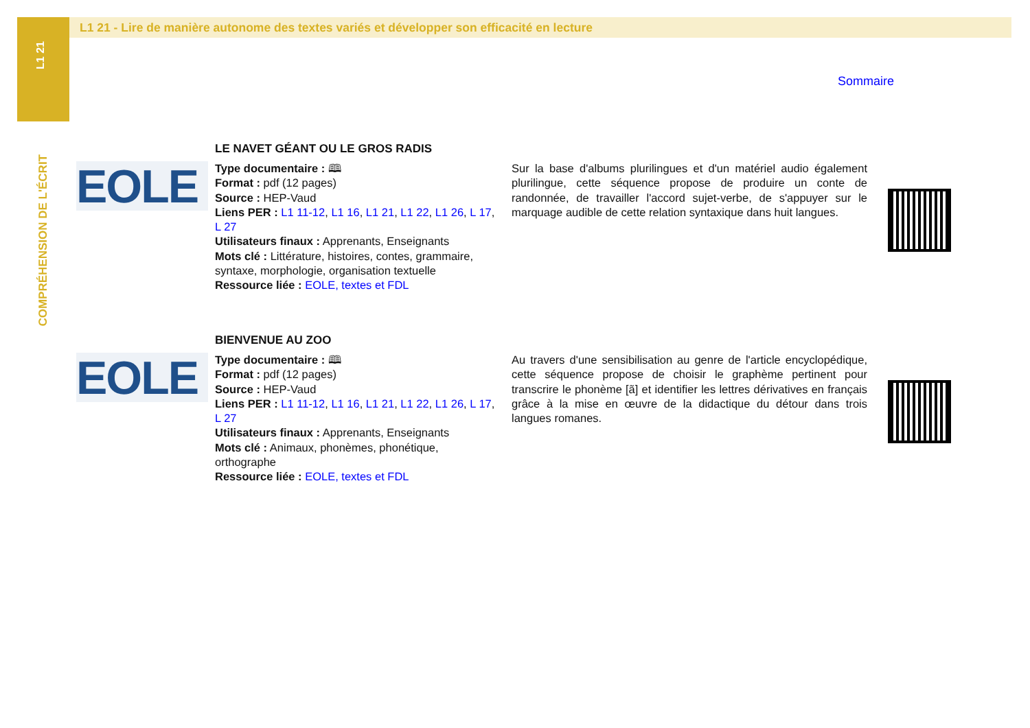L1 21
COMPRÉHENSION DE L'ÉCRIT
L1 21 - Lire de manière autonome des textes variés et développer son efficacité en lecture
Sommaire
LE NAVET GÉANT OU LE GROS RADIS
EOLE
Type documentaire : 🕮
Format : pdf (12 pages)
Source : HEP-Vaud
Liens PER : L1 11-12, L1 16, L1 21, L1 22, L1 26, L 17, L 27
Utilisateurs finaux : Apprenants, Enseignants
Mots clé : Littérature, histoires, contes, grammaire, syntaxe, morphologie, organisation textuelle
Ressource liée : EOLE, textes et FDL
Sur la base d'albums plurilingues et d'un matériel audio également plurilingue, cette séquence propose de produire un conte de randonnée, de travailler l'accord sujet-verbe, de s'appuyer sur le marquage audible de cette relation syntaxique dans huit langues.
BIENVENUE AU ZOO
EOLE
Type documentaire : 🕮
Format : pdf (12 pages)
Source : HEP-Vaud
Liens PER : L1 11-12, L1 16, L1 21, L1 22, L1 26, L 17, L 27
Utilisateurs finaux : Apprenants, Enseignants
Mots clé : Animaux, phonèmes, phonétique, orthographe
Ressource liée : EOLE, textes et FDL
Au travers d'une sensibilisation au genre de l'article encyclopédique, cette séquence propose de choisir le graphème pertinent pour transcrire le phonème [ã] et identifier les lettres dérivatives en français grâce à la mise en œuvre de la didactique du détour dans trois langues romanes.